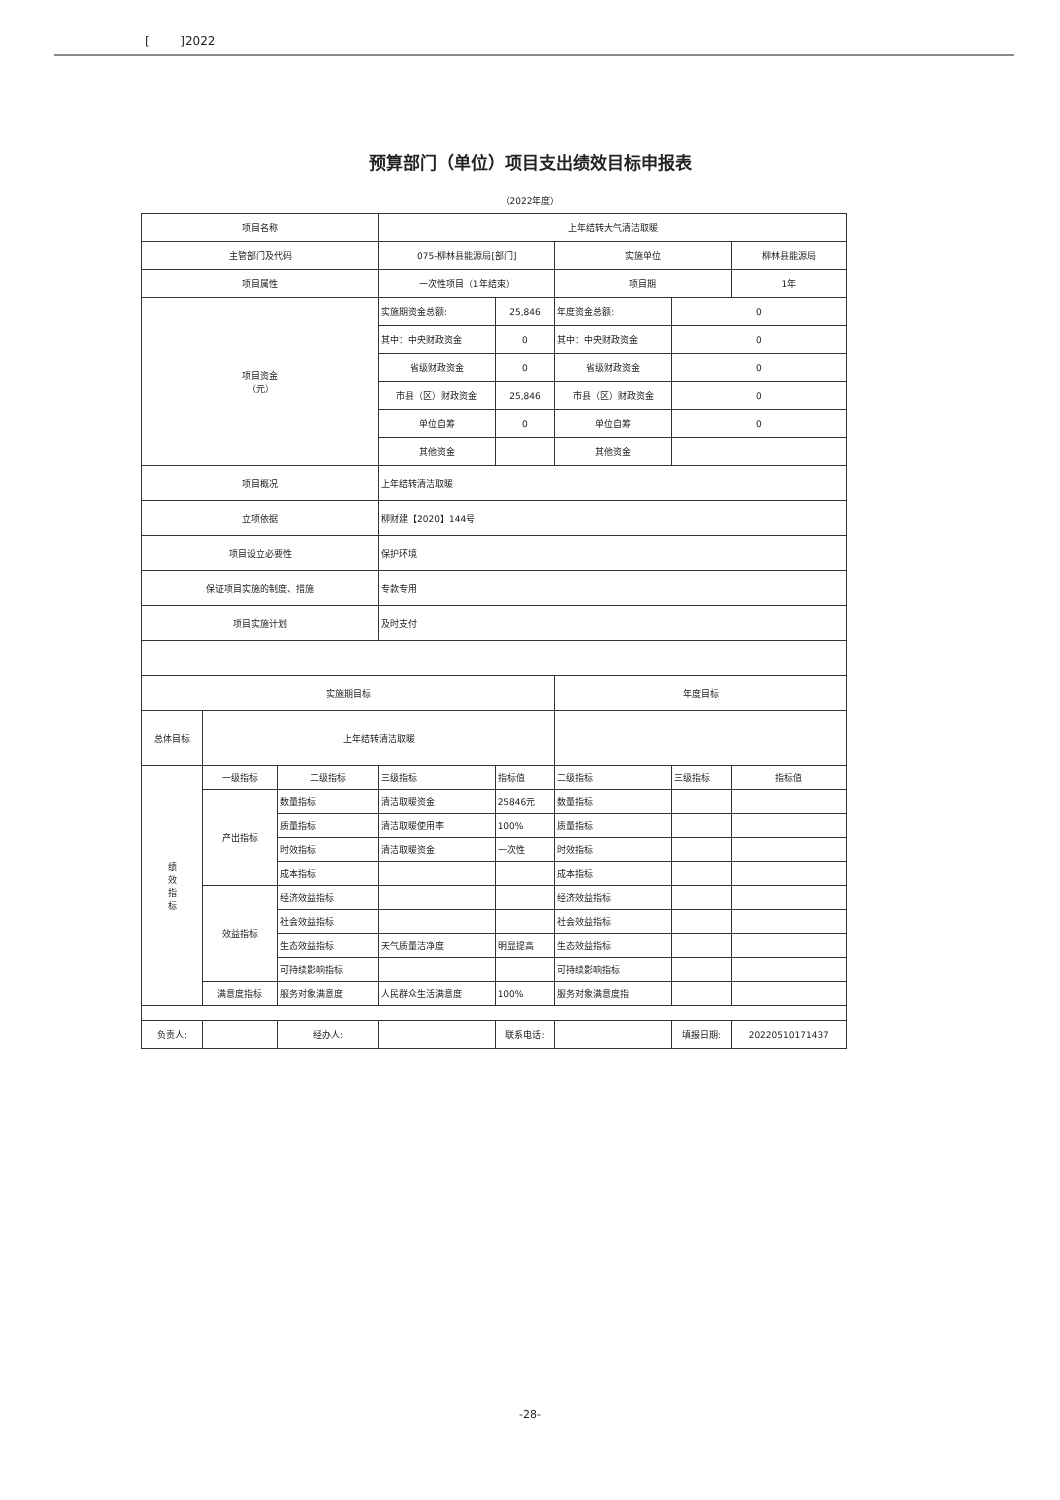[ ]2022
预算部门（单位）项目支出绩效目标申报表
（2022年度）
| 项目名称 | | | 上年结转大气清洁取暖 | | | | |
| 主管部门及代码 | | | 075-柳林县能源局[部门] | | 实施单位 | | 柳林县能源局 |
| 项目属性 | | | 一次性项目（1年结束） | | 项目期 | | 1年 |
| 项目资金 （元） | | | 实施期资金总额: | 25,846 | 年度资金总额: | 0 | |
| | | | 其中：中央财政资金 | 0 | 其中：中央财政资金 | 0 | |
| | | | 省级财政资金 | 0 | 省级财政资金 | 0 | |
| | | | 市县（区）财政资金 | 25,846 | 市县（区）财政资金 | 0 | |
| | | | 单位自筹 | 0 | 单位自筹 | 0 | |
| | | | 其他资金 | | 其他资金 | | |
| 项目概况 | | | 上年结转清洁取暖 | | | | |
| 立项依据 | | | 柳财建【2020】144号 | | | | |
| 项目设立必要性 | | | 保护环境 | | | | |
| 保证项目实施的制度、措施 | | | 专款专用 | | | | |
| 项目实施计划 | | | 及时支付 | | | | |
| 实施期目标 | | | | | 年度目标 | | |
| 总体目标 | 上年结转清洁取暖 | | | | | | |
| 绩 效 指 标 | 一级指标 | 二级指标 | 三级指标 | 指标值 | 二级指标 | 三级指标 | 指标值 |
| | 产出指标 | 数量指标 | 清洁取暖资金 | 25846元 | 数量指标 | | |
| | | 质量指标 | 清洁取暖使用率 | 100% | 质量指标 | | |
| | | 时效指标 | 清洁取暖资金 | 一次性 | 时效指标 | | |
| | | 成本指标 | | | 成本指标 | | |
| | 效益指标 | 经济效益指标 | | | 经济效益指标 | | |
| | | 社会效益指标 | | | 社会效益指标 | | |
| | | 生态效益指标 | 天气质量洁净度 | 明显提高 | 生态效益指标 | | |
| | | 可持续影响指标 | | | 可持续影响指标 | | |
| | 满意度指标 | 服务对象满意度 | 人民群众生活满意度 | 100% | 服务对象满意度指 | | |
| 负责人: | | 经办人: | | 联系电话: | | 填报日期: | 20220510171437 |
-28-